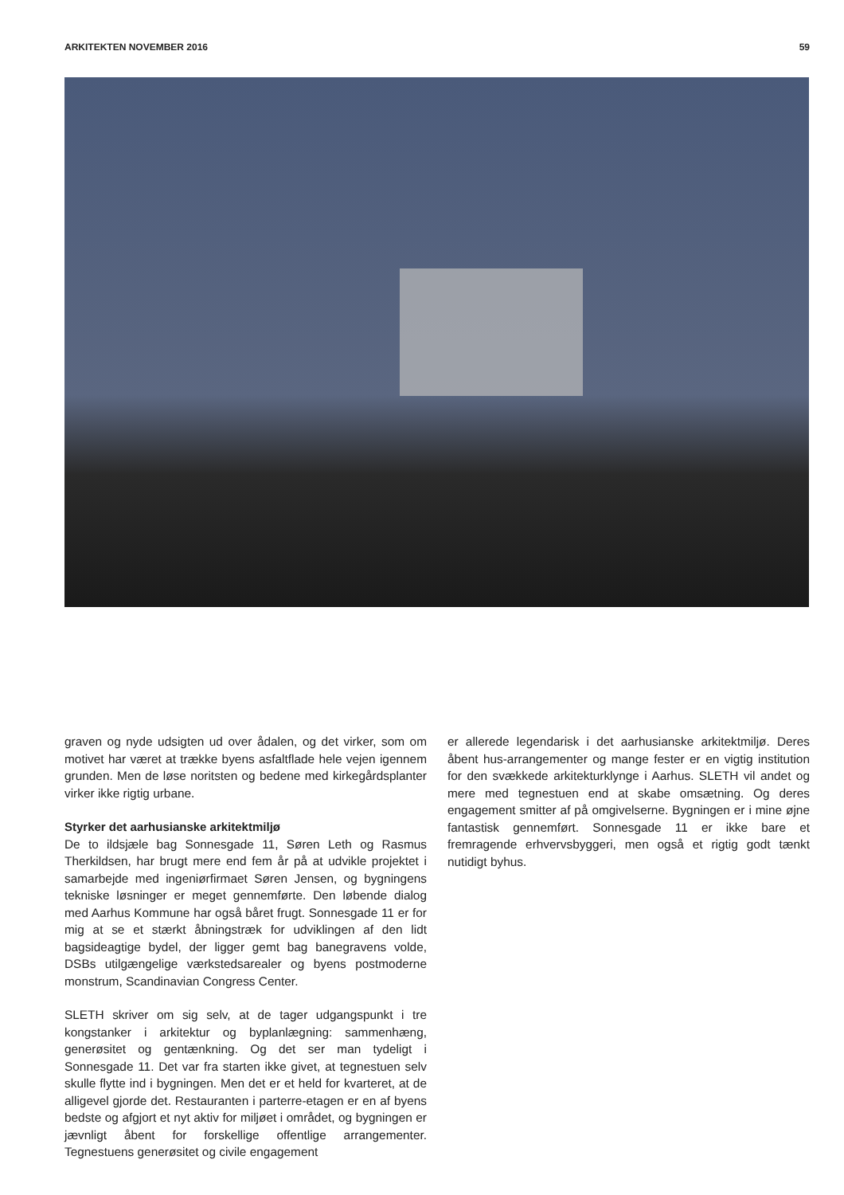ARKITEKTEN NOVEMBER 2016 59
graven og nyde udsigten ud over ådalen, og det virker, som om motivet har været at trække byens asfaltflade hele vejen igennem grunden. Men de løse noritsten og bedene med kirkegårdsplanter virker ikke rigtig urbane.
Styrker det aarhusianske arkitektmiljø
De to ildsjæle bag Sonnesgade 11, Søren Leth og Rasmus Therkildsen, har brugt mere end fem år på at udvikle projektet i samarbejde med ingeniørfirmaet Søren Jensen, og bygningens tekniske løsninger er meget gennemførte. Den løbende dialog med Aarhus Kommune har også båret frugt. Sonnesgade 11 er for mig at se et stærkt åbningstræk for udviklingen af den lidt bagsideagtige bydel, der ligger gemt bag banegravens volde, DSBs utilgængelige værkstedsarealer og byens postmoderne monstrum, Scandinavian Congress Center.
SLETH skriver om sig selv, at de tager udgangspunkt i tre kongstanker i arkitektur og byplanlægning: sammenhæng, generøsitet og gentænkning. Og det ser man tydeligt i Sonnesgade 11. Det var fra starten ikke givet, at tegnestuen selv skulle flytte ind i bygningen. Men det er et held for kvarteret, at de alligevel gjorde det. Restauranten i parterre-etagen er en af byens bedste og afgjort et nyt aktiv for miljøet i området, og bygningen er jævnligt åbent for forskellige offentlige arrangementer. Tegnestuens generøsitet og civile engagement
er allerede legendarisk i det aarhusianske arkitektmiljø. Deres åbent hus-arrangementer og mange fester er en vigtig institution for den svækkede arkitekturklynge i Aarhus. SLETH vil andet og mere med tegnestuen end at skabe omsætning. Og deres engagement smitter af på omgivelserne. Bygningen er i mine øjne fantastisk gennemført. Sonnesgade 11 er ikke bare et fremragende erhvervsbyggeri, men også et rigtig godt tænkt nutidigt byhus.